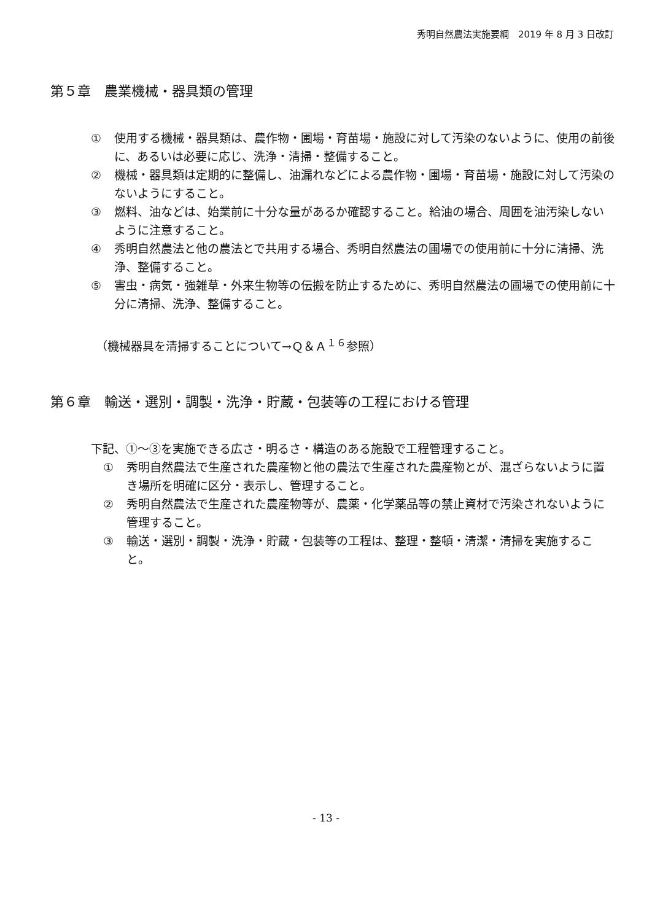秀明自然農法実施要綱　2019 年 8 月 3 日改訂
第５章　農業機械・器具類の管理
① 使用する機械・器具類は、農作物・圃場・育苗場・施設に対して汚染のないように、使用の前後に、あるいは必要に応じ、洗浄・清掃・整備すること。
② 機械・器具類は定期的に整備し、油漏れなどによる農作物・圃場・育苗場・施設に対して汚染のないようにすること。
③ 燃料、油などは、始業前に十分な量があるか確認すること。給油の場合、周囲を油汚染しないように注意すること。
④ 秀明自然農法と他の農法とで共用する場合、秀明自然農法の圃場での使用前に十分に清掃、洗浄、整備すること。
⑤ 害虫・病気・強雑草・外来生物等の伝搬を防止するために、秀明自然農法の圃場での使用前に十分に清掃、洗浄、整備すること。
（機械器具を清掃することについて→Ｑ＆Ａ<sup>１６</sup>参照）
第６章　輸送・選別・調製・洗浄・貯蔵・包装等の工程における管理
下記、①～③を実施できる広さ・明るさ・構造のある施設で工程管理すること。
① 秀明自然農法で生産された農産物と他の農法で生産された農産物とが、混ざらないように置き場所を明確に区分・表示し、管理すること。
② 秀明自然農法で生産された農産物等が、農薬・化学薬品等の禁止資材で汚染されないように管理すること。
③ 輸送・選別・調製・洗浄・貯蔵・包装等の工程は、整理・整頓・清潔・清掃を実施すること。
- 13 -